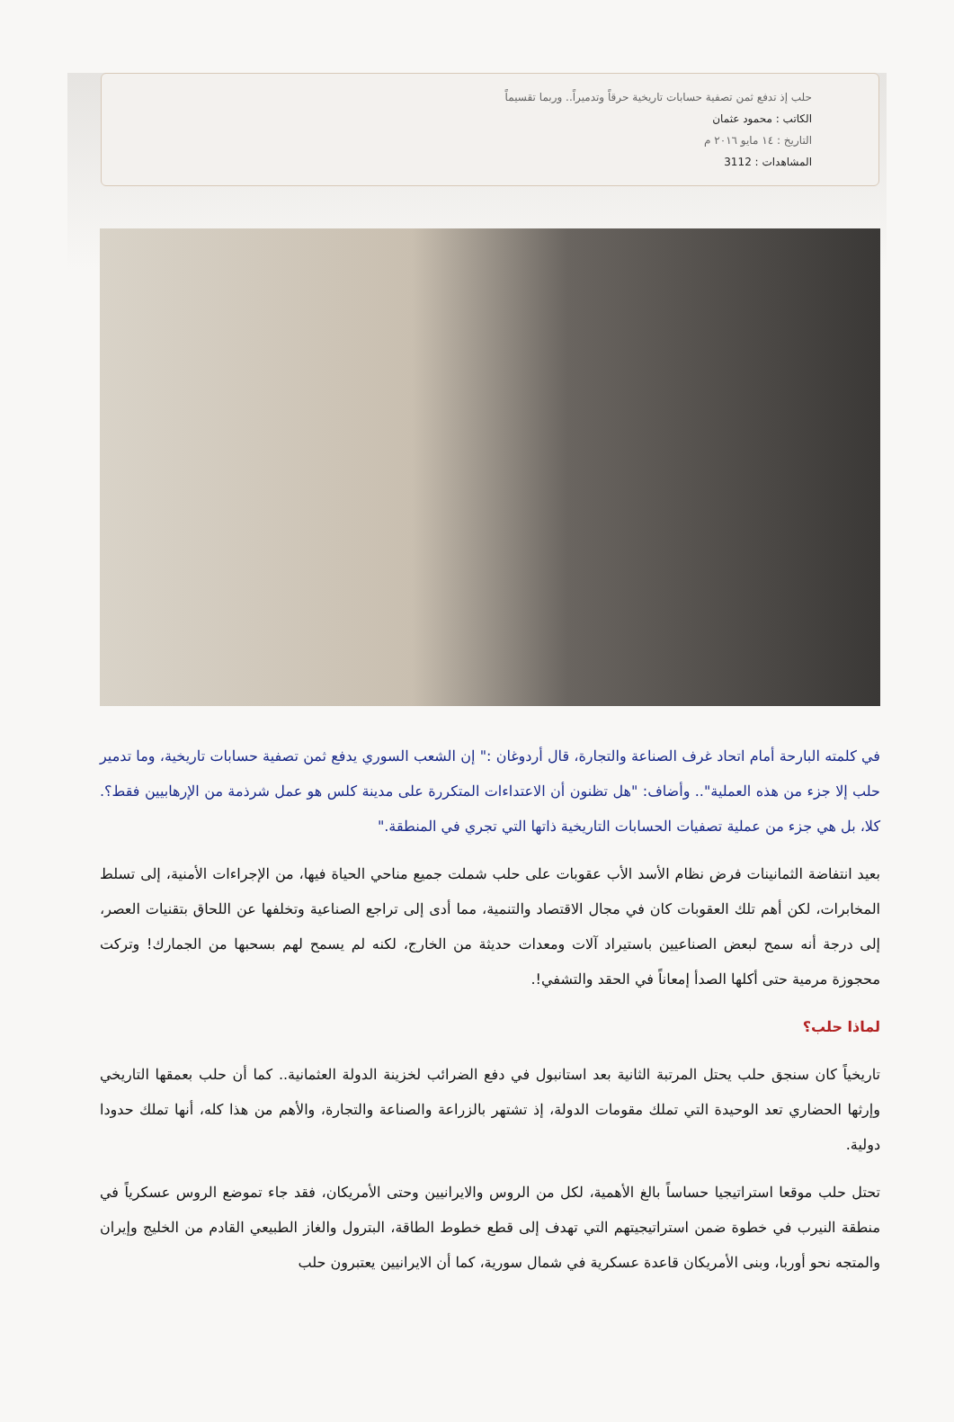حلب إذ تدفع ثمن تصفية حسابات تاريخية حرقاً وتدميراً.. وربما تقسيماً
الكاتب : محمود عثمان
التاريخ : ١٤ مايو ٢٠١٦ م
المشاهدات : 3112
في كلمته البارحة أمام اتحاد غرف الصناعة والتجارة، قال أردوغان :" إن الشعب السوري يدفع ثمن تصفية حسابات تاريخية، وما تدمير حلب إلا جزء من هذه العملية".. وأضاف: "هل تظنون أن الاعتداءات المتكررة على مدينة كلس هو عمل شرذمة من الإرهابيين فقط؟. كلا، بل هي جزء من عملية تصفيات الحسابات التاريخية ذاتها التي تجري في المنطقة."
بعيد انتفاضة الثمانينات فرض نظام الأسد الأب عقوبات على حلب شملت جميع مناحي الحياة فيها، من الإجراءات الأمنية، إلى تسلط المخابرات، لكن أهم تلك العقوبات كان في مجال الاقتصاد والتنمية، مما أدى إلى تراجع الصناعية وتخلفها عن اللحاق بتقنيات العصر، إلى درجة أنه سمح لبعض الصناعيين باستيراد آلات ومعدات حديثة من الخارج، لكنه لم يسمح لهم بسحبها من الجمارك! وتركت محجوزة مرمية حتى أكلها الصدأ إمعاناً في الحقد والتشفي!.
لماذا حلب؟
تاريخياً كان سنجق حلب يحتل المرتبة الثانية بعد استانبول في دفع الضرائب لخزينة الدولة العثمانية.. كما أن حلب بعمقها التاريخي وإرثها الحضاري تعد الوحيدة التي تملك مقومات الدولة، إذ تشتهر بالزراعة والصناعة والتجارة، والأهم من هذا كله، أنها تملك حدودا دولية.
تحتل حلب موقعا استراتيجيا حساساً بالغ الأهمية، لكل من الروس والايرانيين وحتى الأمريكان، فقد جاء تموضع الروس عسكرياً في منطقة النيرب في خطوة ضمن استراتيجيتهم التي تهدف إلى قطع خطوط الطاقة، البترول والغاز الطبيعي القادم من الخليج وإيران والمتجه نحو أوربا، وبنى الأمريكان قاعدة عسكرية في شمال سورية، كما أن الايرانيين يعتبرون حلب